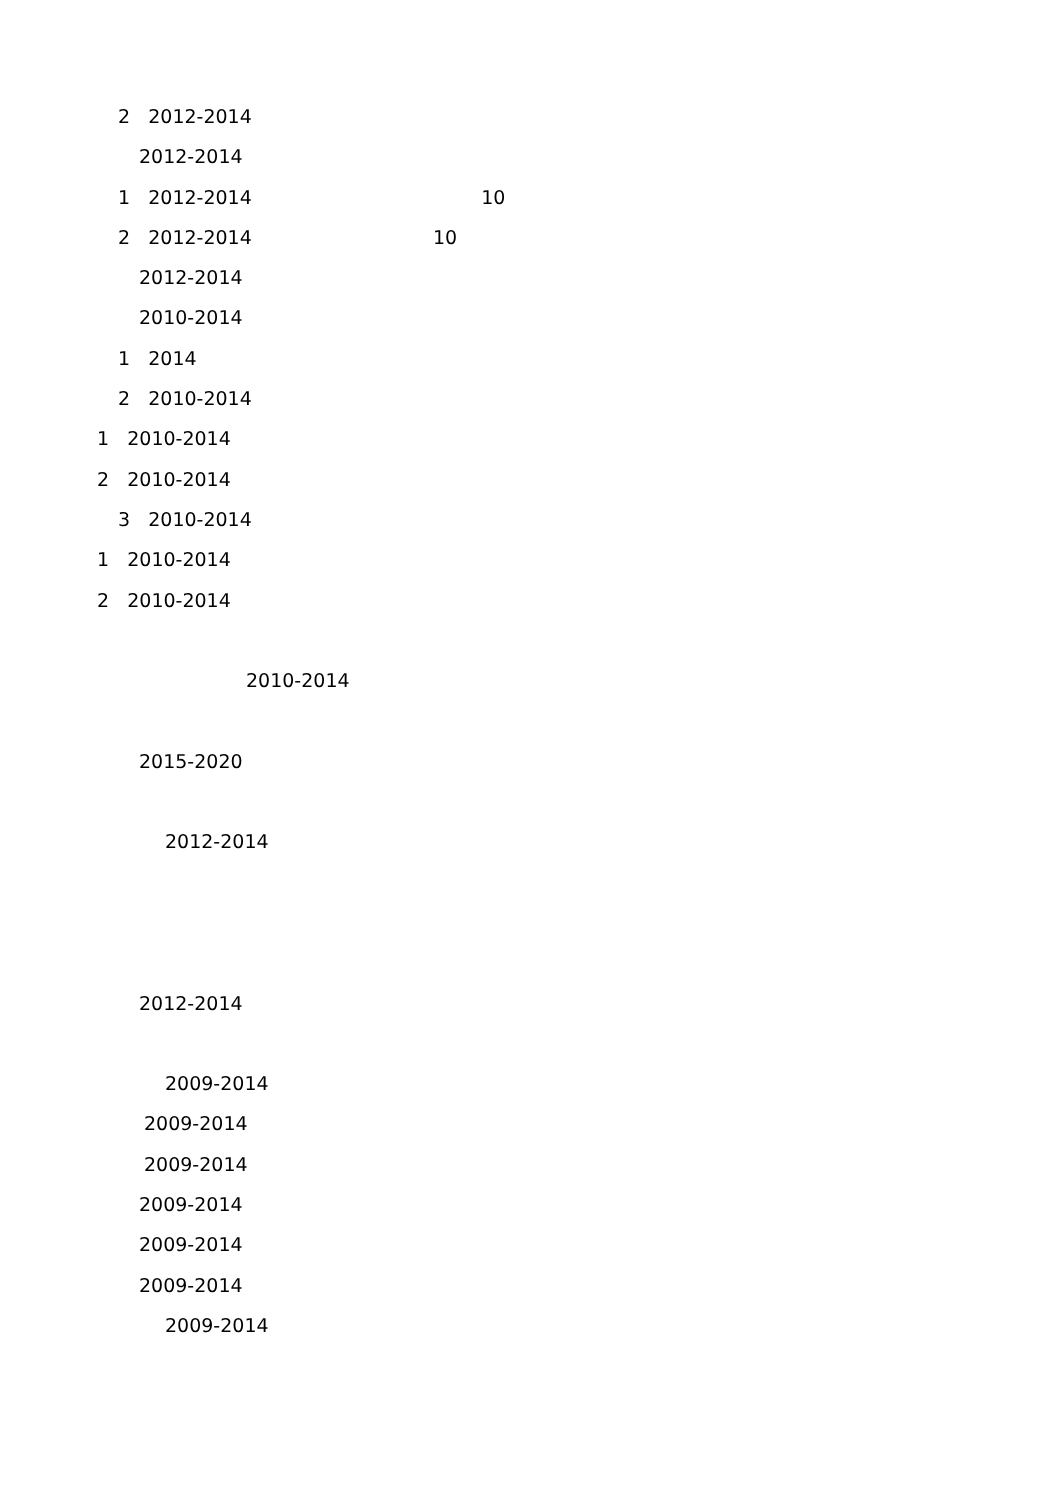2 2012-2014
2012-2014
1 2012-2014 10
2 2012-2014 10
2012-2014
2010-2014
1 2014
2 2010-2014
1 2010-2014
2 2010-2014
3 2010-2014
1 2010-2014
2 2010-2014
2010-2014
2015-2020
2012-2014
2012-2014
2009-2014
2009-2014
2009-2014
2009-2014
2009-2014
2009-2014
2009-2014